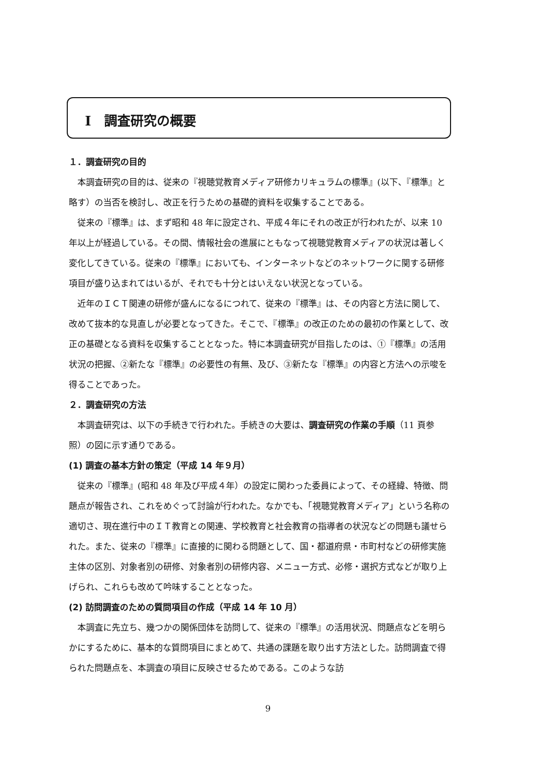Ⅰ　調査研究の概要
１．調査研究の目的
本調査研究の目的は、従来の『視聴覚教育メディア研修カリキュラムの標準』(以下、『標準』と略す）の当否を検討し、改正を行うための基礎的資料を収集することである。
従来の『標準』は、まず昭和 48 年に設定され、平成４年にそれの改正が行われたが、以来 10 年以上が経過している。その間、情報社会の進展にともなって視聴覚教育メディアの状況は著しく変化してきている。従来の『標準』においても、インターネットなどのネットワークに関する研修項目が盛り込まれてはいるが、それでも十分とはいえない状況となっている。
近年のＩＣＴ関連の研修が盛んになるにつれて、従来の『標準』は、その内容と方法に関して、改めて抜本的な見直しが必要となってきた。そこで、『標準』の改正のための最初の作業として、改正の基礎となる資料を収集することとなった。特に本調査研究が目指したのは、①『標準』の活用状況の把握、②新たな『標準』の必要性の有無、及び、③新たな『標準』の内容と方法への示唆を得ることであった。
２．調査研究の方法
本調査研究は、以下の手続きで行われた。手続きの大要は、調査研究の作業の手順（11 頁参照）の図に示す通りである。
(1) 調査の基本方針の策定（平成 14 年９月）
従来の『標準』(昭和 48 年及び平成４年）の設定に関わった委員によって、その経緯、特徴、問題点が報告され、これをめぐって討論が行われた。なかでも、「視聴覚教育メディア」という名称の適切さ、現在進行中のＩＴ教育との関連、学校教育と社会教育の指導者の状況などの問題も議せられた。また、従来の『標準』に直接的に関わる問題として、国・都道府県・市町村などの研修実施主体の区別、対象者別の研修、対象者別の研修内容、メニュー方式、必修・選択方式などが取り上げられ、これらも改めて吟味することとなった。
(2) 訪問調査のための質問項目の作成（平成 14 年 10 月）
本調査に先立ち、幾つかの関係団体を訪問して、従来の『標準』の活用状況、問題点などを明らかにするために、基本的な質問項目にまとめて、共通の課題を取り出す方法とした。訪問調査で得られた問題点を、本調査の項目に反映させるためである。このような訪
9